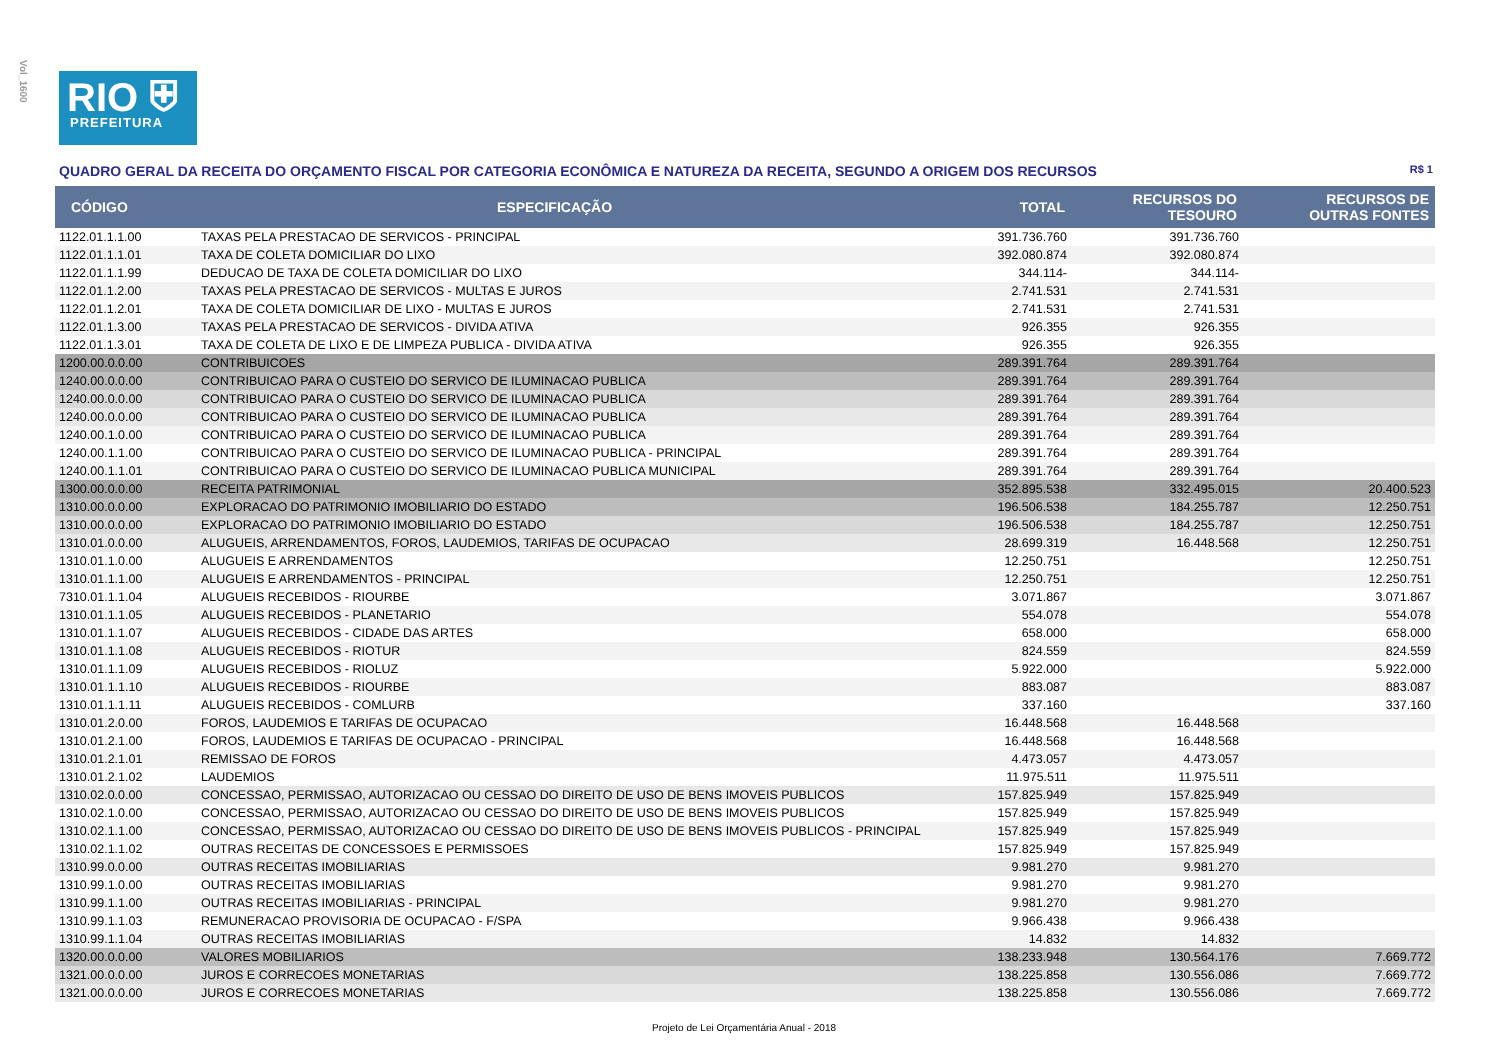Vol_1600
RIO ⛨
PREFEITURA
QUADRO GERAL DA RECEITA DO ORÇAMENTO FISCAL POR CATEGORIA ECONÔMICA E NATUREZA DA RECEITA, SEGUNDO A ORIGEM DOS RECURSOS R$ 1
| CÓDIGO | ESPECIFICAÇÃO | TOTAL | RECURSOS DO TESOURO | RECURSOS DE OUTRAS FONTES |
| --- | --- | --- | --- | --- |
| 1122.01.1.1.00 | TAXAS PELA PRESTACAO DE SERVICOS - PRINCIPAL | 391.736.760 | 391.736.760 | |
| 1122.01.1.1.01 | TAXA DE COLETA DOMICILIAR DO LIXO | 392.080.874 | 392.080.874 | |
| 1122.01.1.1.99 | DEDUCAO DE TAXA DE COLETA DOMICILIAR DO LIXO | 344.114- | 344.114- | |
| 1122.01.1.2.00 | TAXAS PELA PRESTACAO DE SERVICOS - MULTAS E JUROS | 2.741.531 | 2.741.531 | |
| 1122.01.1.2.01 | TAXA DE COLETA DOMICILIAR DE LIXO - MULTAS E JUROS | 2.741.531 | 2.741.531 | |
| 1122.01.1.3.00 | TAXAS PELA PRESTACAO DE SERVICOS - DIVIDA ATIVA | 926.355 | 926.355 | |
| 1122.01.1.3.01 | TAXA DE COLETA DE LIXO E DE LIMPEZA PUBLICA - DIVIDA ATIVA | 926.355 | 926.355 | |
| 1200.00.0.0.00 | CONTRIBUICOES | 289.391.764 | 289.391.764 | |
| 1240.00.0.0.00 | CONTRIBUICAO PARA O CUSTEIO DO SERVICO DE ILUMINACAO PUBLICA | 289.391.764 | 289.391.764 | |
| 1240.00.0.0.00 | CONTRIBUICAO PARA O CUSTEIO DO SERVICO DE ILUMINACAO PUBLICA | 289.391.764 | 289.391.764 | |
| 1240.00.0.0.00 | CONTRIBUICAO PARA O CUSTEIO DO SERVICO DE ILUMINACAO PUBLICA | 289.391.764 | 289.391.764 | |
| 1240.00.1.0.00 | CONTRIBUICAO PARA O CUSTEIO DO SERVICO DE ILUMINACAO PUBLICA | 289.391.764 | 289.391.764 | |
| 1240.00.1.1.00 | CONTRIBUICAO PARA O CUSTEIO DO SERVICO DE ILUMINACAO PUBLICA - PRINCIPAL | 289.391.764 | 289.391.764 | |
| 1240.00.1.1.01 | CONTRIBUICAO PARA O CUSTEIO DO SERVICO DE ILUMINACAO PUBLICA MUNICIPAL | 289.391.764 | 289.391.764 | |
| 1300.00.0.0.00 | RECEITA PATRIMONIAL | 352.895.538 | 332.495.015 | 20.400.523 |
| 1310.00.0.0.00 | EXPLORACAO DO PATRIMONIO IMOBILIARIO DO ESTADO | 196.506.538 | 184.255.787 | 12.250.751 |
| 1310.00.0.0.00 | EXPLORACAO DO PATRIMONIO IMOBILIARIO DO ESTADO | 196.506.538 | 184.255.787 | 12.250.751 |
| 1310.01.0.0.00 | ALUGUEIS, ARRENDAMENTOS, FOROS, LAUDEMIOS, TARIFAS DE OCUPACAO | 28.699.319 | 16.448.568 | 12.250.751 |
| 1310.01.1.0.00 | ALUGUEIS E ARRENDAMENTOS | 12.250.751 | | 12.250.751 |
| 1310.01.1.1.00 | ALUGUEIS E ARRENDAMENTOS - PRINCIPAL | 12.250.751 | | 12.250.751 |
| 7310.01.1.1.04 | ALUGUEIS RECEBIDOS - RIOURBE | 3.071.867 | | 3.071.867 |
| 1310.01.1.1.05 | ALUGUEIS RECEBIDOS - PLANETARIO | 554.078 | | 554.078 |
| 1310.01.1.1.07 | ALUGUEIS RECEBIDOS - CIDADE DAS ARTES | 658.000 | | 658.000 |
| 1310.01.1.1.08 | ALUGUEIS RECEBIDOS - RIOTUR | 824.559 | | 824.559 |
| 1310.01.1.1.09 | ALUGUEIS RECEBIDOS - RIOLUZ | 5.922.000 | | 5.922.000 |
| 1310.01.1.1.10 | ALUGUEIS RECEBIDOS - RIOURBE | 883.087 | | 883.087 |
| 1310.01.1.1.11 | ALUGUEIS RECEBIDOS - COMLURB | 337.160 | | 337.160 |
| 1310.01.2.0.00 | FOROS, LAUDEMIOS E TARIFAS DE OCUPACAO | 16.448.568 | 16.448.568 | |
| 1310.01.2.1.00 | FOROS, LAUDEMIOS E TARIFAS DE OCUPACAO - PRINCIPAL | 16.448.568 | 16.448.568 | |
| 1310.01.2.1.01 | REMISSAO DE FOROS | 4.473.057 | 4.473.057 | |
| 1310.01.2.1.02 | LAUDEMIOS | 11.975.511 | 11.975.511 | |
| 1310.02.0.0.00 | CONCESSAO, PERMISSAO, AUTORIZACAO OU CESSAO DO DIREITO DE USO DE BENS IMOVEIS PUBLICOS | 157.825.949 | 157.825.949 | |
| 1310.02.1.0.00 | CONCESSAO, PERMISSAO, AUTORIZACAO OU CESSAO DO DIREITO DE USO DE BENS IMOVEIS PUBLICOS | 157.825.949 | 157.825.949 | |
| 1310.02.1.1.00 | CONCESSAO, PERMISSAO, AUTORIZACAO OU CESSAO DO DIREITO DE USO DE BENS IMOVEIS PUBLICOS - PRINCIPAL | 157.825.949 | 157.825.949 | |
| 1310.02.1.1.02 | OUTRAS RECEITAS DE CONCESSOES E PERMISSOES | 157.825.949 | 157.825.949 | |
| 1310.99.0.0.00 | OUTRAS RECEITAS IMOBILIARIAS | 9.981.270 | 9.981.270 | |
| 1310.99.1.0.00 | OUTRAS RECEITAS IMOBILIARIAS | 9.981.270 | 9.981.270 | |
| 1310.99.1.1.00 | OUTRAS RECEITAS IMOBILIARIAS - PRINCIPAL | 9.981.270 | 9.981.270 | |
| 1310.99.1.1.03 | REMUNERACAO PROVISORIA DE OCUPACAO - F/SPA | 9.966.438 | 9.966.438 | |
| 1310.99.1.1.04 | OUTRAS RECEITAS IMOBILIARIAS | 14.832 | 14.832 | |
| 1320.00.0.0.00 | VALORES MOBILIARIOS | 138.233.948 | 130.564.176 | 7.669.772 |
| 1321.00.0.0.00 | JUROS E CORRECOES MONETARIAS | 138.225.858 | 130.556.086 | 7.669.772 |
| 1321.00.0.0.00 | JUROS E CORRECOES MONETARIAS | 138.225.858 | 130.556.086 | 7.669.772 |
Projeto de Lei Orçamentária Anual - 2018